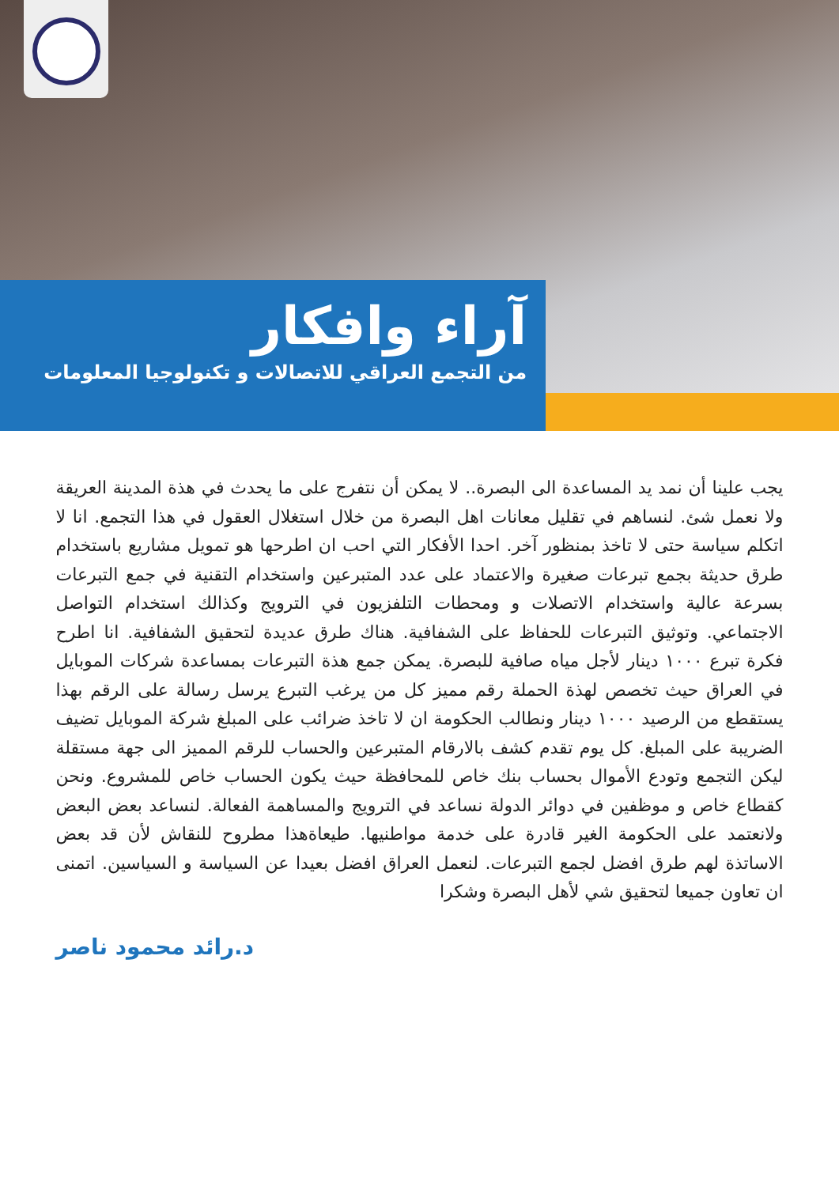آراء وافكار
من التجمع العراقي للاتصالات و تكنولوجيا المعلومات
يجب علينا أن نمد يد المساعدة الى البصرة.. لا يمكن أن نتفرج على ما يحدث في هذة المدينة العريقة ولا نعمل شئ. لنساهم في تقليل معانات اهل البصرة من خلال استغلال العقول في هذا التجمع. انا لا اتكلم سياسة حتى لا تاخذ بمنظور آخر. احدا الأفكار التي احب ان اطرحها هو تمويل مشاريع باستخدام طرق حديثة بجمع تبرعات صغيرة والاعتماد على عدد المتبرعين واستخدام التقنية في جمع التبرعات بسرعة عالية واستخدام الاتصلات و ومحطات التلفزيون في الترويج وكذالك استخدام التواصل الاجتماعي. وتوثيق التبرعات للحفاظ على الشفافية. هناك طرق عديدة لتحقيق الشفافية. انا اطرح فكرة تبرع ١٠٠٠ دينار لأجل مياه صافية للبصرة. يمكن جمع هذة التبرعات بمساعدة شركات الموبايل في العراق حيث تخصص لهذة الحملة رقم مميز كل من يرغب التبرع يرسل رسالة على الرقم بهذا يستقطع من الرصيد ١٠٠٠ دينار ونطالب الحكومة ان لا تاخذ ضرائب على المبلغ شركة الموبايل تضيف الضريبة على المبلغ. كل يوم تقدم كشف بالارقام المتبرعين والحساب للرقم المميز الى جهة مستقلة ليكن التجمع وتودع الأموال بحساب بنك خاص للمحافظة حيث يكون الحساب خاص للمشروع. ونحن كقطاع خاص و موظفين في دوائر الدولة نساعد في الترويج والمساهمة الفعالة. لنساعد بعض البعض ولانعتمد على الحكومة الغير قادرة على خدمة مواطنيها. طيعاةهذا مطروح للنقاش لأن قد بعض الاساتذة لهم طرق افضل لجمع التبرعات. لنعمل العراق افضل بعيدا عن السياسة و السياسين. اتمنى ان تعاون جميعا لتحقيق شي لأهل البصرة وشكرا
د.رائد محمود ناصر